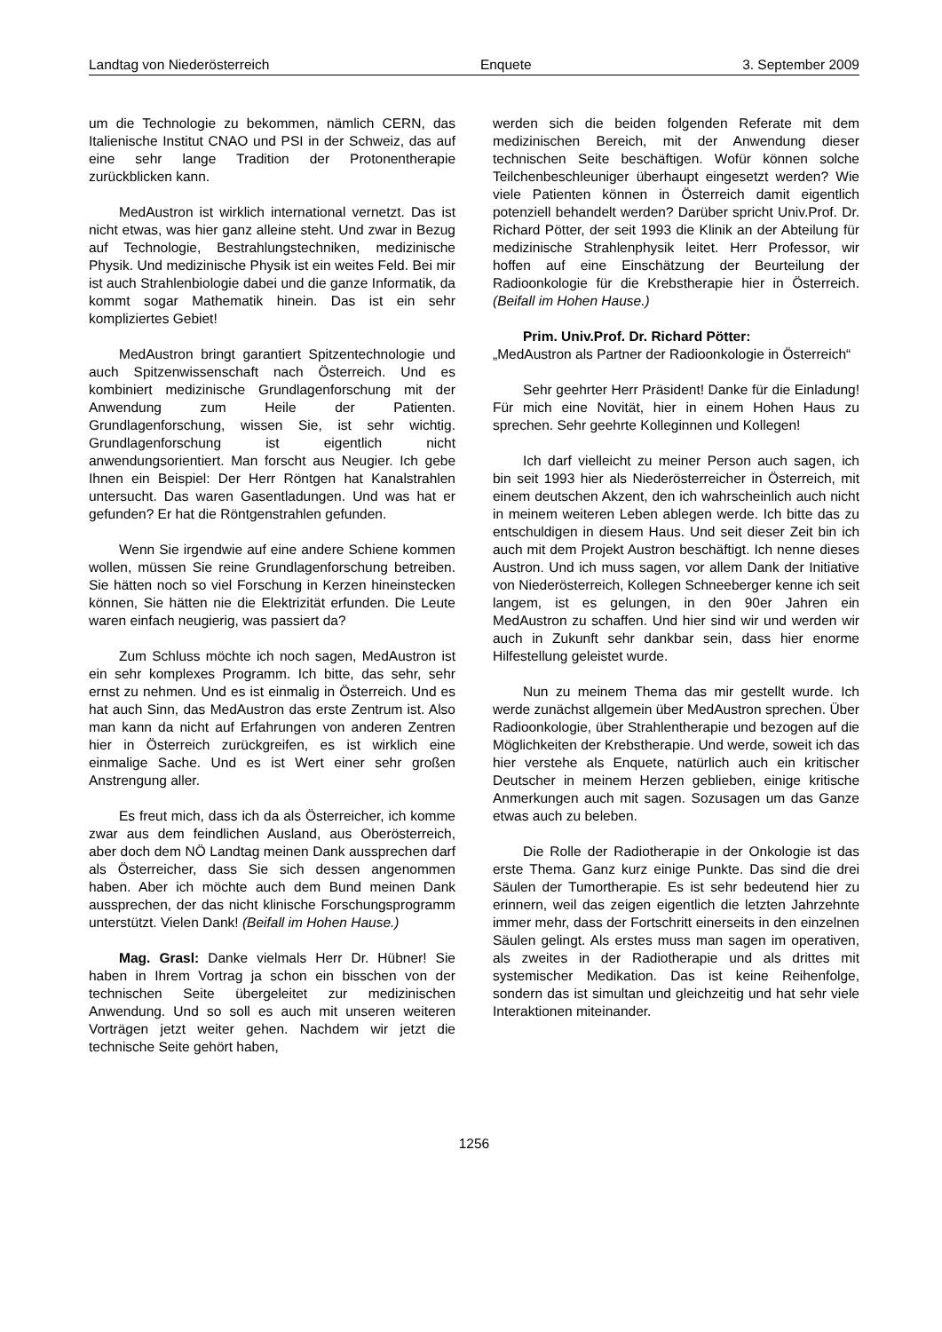Landtag von Niederösterreich Enquete 3. September 2009
um die Technologie zu bekommen, nämlich CERN, das Italienische Institut CNAO und PSI in der Schweiz, das auf eine sehr lange Tradition der Protonentherapie zurückblicken kann.
MedAustron ist wirklich international vernetzt. Das ist nicht etwas, was hier ganz alleine steht. Und zwar in Bezug auf Technologie, Bestrahlungstechniken, medizinische Physik. Und medizinische Physik ist ein weites Feld. Bei mir ist auch Strahlenbiologie dabei und die ganze Informatik, da kommt sogar Mathematik hinein. Das ist ein sehr kompliziertes Gebiet!
MedAustron bringt garantiert Spitzentechnologie und auch Spitzenwissenschaft nach Österreich. Und es kombiniert medizinische Grundlagenforschung mit der Anwendung zum Heile der Patienten. Grundlagenforschung, wissen Sie, ist sehr wichtig. Grundlagenforschung ist eigentlich nicht anwendungsorientiert. Man forscht aus Neugier. Ich gebe Ihnen ein Beispiel: Der Herr Röntgen hat Kanalstrahlen untersucht. Das waren Gasentladungen. Und was hat er gefunden? Er hat die Röntgenstrahlen gefunden.
Wenn Sie irgendwie auf eine andere Schiene kommen wollen, müssen Sie reine Grundlagenforschung betreiben. Sie hätten noch so viel Forschung in Kerzen hineinstecken können, Sie hätten nie die Elektrizität erfunden. Die Leute waren einfach neugierig, was passiert da?
Zum Schluss möchte ich noch sagen, MedAustron ist ein sehr komplexes Programm. Ich bitte, das sehr, sehr ernst zu nehmen. Und es ist einmalig in Österreich. Und es hat auch Sinn, das MedAustron das erste Zentrum ist. Also man kann da nicht auf Erfahrungen von anderen Zentren hier in Österreich zurückgreifen, es ist wirklich eine einmalige Sache. Und es ist Wert einer sehr großen Anstrengung aller.
Es freut mich, dass ich da als Österreicher, ich komme zwar aus dem feindlichen Ausland, aus Oberösterreich, aber doch dem NÖ Landtag meinen Dank aussprechen darf als Österreicher, dass Sie sich dessen angenommen haben. Aber ich möchte auch dem Bund meinen Dank aussprechen, der das nicht klinische Forschungsprogramm unterstützt. Vielen Dank! (Beifall im Hohen Hause.)
Mag. Grasl: Danke vielmals Herr Dr. Hübner! Sie haben in Ihrem Vortrag ja schon ein bisschen von der technischen Seite übergeleitet zur medizinischen Anwendung. Und so soll es auch mit unseren weiteren Vorträgen jetzt weiter gehen. Nachdem wir jetzt die technische Seite gehört haben,
werden sich die beiden folgenden Referate mit dem medizinischen Bereich, mit der Anwendung dieser technischen Seite beschäftigen. Wofür können solche Teilchenbeschleuniger überhaupt eingesetzt werden? Wie viele Patienten können in Österreich damit eigentlich potenziell behandelt werden? Darüber spricht Univ.Prof. Dr. Richard Pötter, der seit 1993 die Klinik an der Abteilung für medizinische Strahlenphysik leitet. Herr Professor, wir hoffen auf eine Einschätzung der Beurteilung der Radioonkologie für die Krebstherapie hier in Österreich. (Beifall im Hohen Hause.)
Prim. Univ.Prof. Dr. Richard Pötter:
„MedAustron als Partner der Radioonkologie in Österreich“
Sehr geehrter Herr Präsident! Danke für die Einladung! Für mich eine Novität, hier in einem Hohen Haus zu sprechen. Sehr geehrte Kolleginnen und Kollegen!
Ich darf vielleicht zu meiner Person auch sagen, ich bin seit 1993 hier als Niederösterreicher in Österreich, mit einem deutschen Akzent, den ich wahrscheinlich auch nicht in meinem weiteren Leben ablegen werde. Ich bitte das zu entschuldigen in diesem Haus. Und seit dieser Zeit bin ich auch mit dem Projekt Austron beschäftigt. Ich nenne dieses Austron. Und ich muss sagen, vor allem Dank der Initiative von Niederösterreich, Kollegen Schneeberger kenne ich seit langem, ist es gelungen, in den 90er Jahren ein MedAustron zu schaffen. Und hier sind wir und werden wir auch in Zukunft sehr dankbar sein, dass hier enorme Hilfestellung geleistet wurde.
Nun zu meinem Thema das mir gestellt wurde. Ich werde zunächst allgemein über MedAustron sprechen. Über Radioonkologie, über Strahlentherapie und bezogen auf die Möglichkeiten der Krebstherapie. Und werde, soweit ich das hier verstehe als Enquete, natürlich auch ein kritischer Deutscher in meinem Herzen geblieben, einige kritische Anmerkungen auch mit sagen. Sozusagen um das Ganze etwas auch zu beleben.
Die Rolle der Radiotherapie in der Onkologie ist das erste Thema. Ganz kurz einige Punkte. Das sind die drei Säulen der Tumortherapie. Es ist sehr bedeutend hier zu erinnern, weil das zeigen eigentlich die letzten Jahrzehnte immer mehr, dass der Fortschritt einerseits in den einzelnen Säulen gelingt. Als erstes muss man sagen im operativen, als zweites in der Radiotherapie und als drittes mit systemischer Medikation. Das ist keine Reihenfolge, sondern das ist simultan und gleichzeitig und hat sehr viele Interaktionen miteinander.
1256